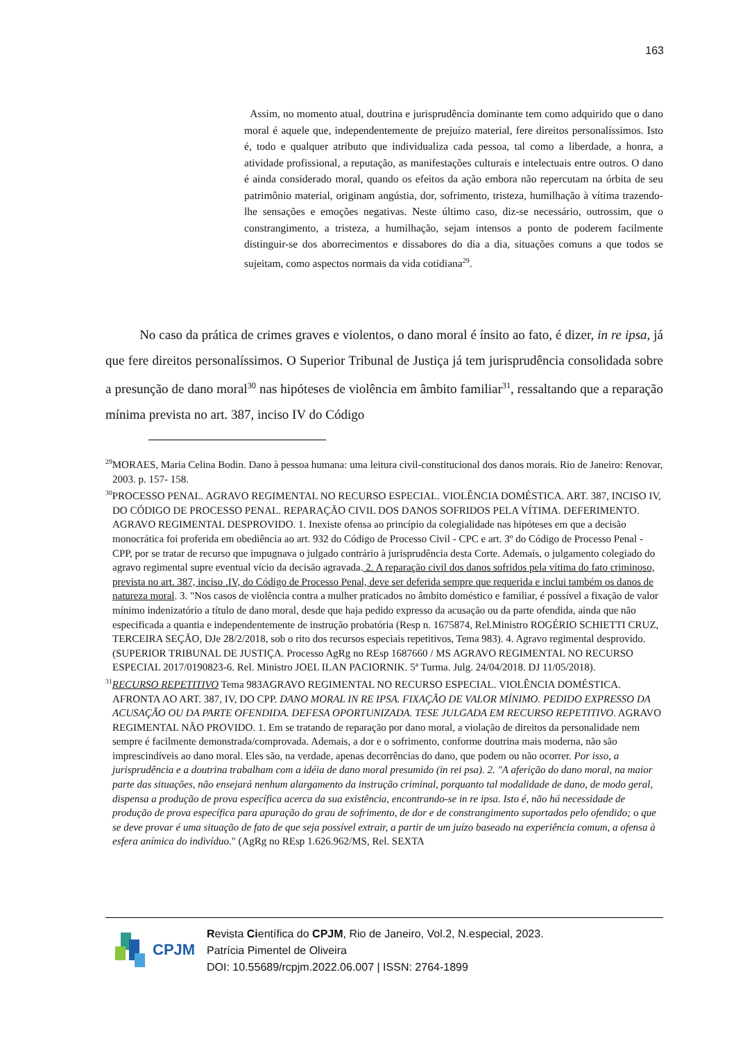163
Assim, no momento atual, doutrina e jurisprudência dominante tem como adquirido que o dano moral é aquele que, independentemente de prejuízo material, fere direitos personalíssimos. Isto é, todo e qualquer atributo que individualiza cada pessoa, tal como a liberdade, a honra, a atividade profissional, a reputação, as manifestações culturais e intelectuais entre outros. O dano é ainda considerado moral, quando os efeitos da ação embora não repercutam na órbita de seu patrimônio material, originam angústia, dor, sofrimento, tristeza, humilhação à vítima trazendo-lhe sensações e emoções negativas. Neste último caso, diz-se necessário, outrossim, que o constrangimento, a tristeza, a humilhação, sejam intensos a ponto de poderem facilmente distinguir-se dos aborrecimentos e dissabores do dia a dia, situações comuns a que todos se sujeitam, como aspectos normais da vida cotidiana<sup>29</sup>.
No caso da prática de crimes graves e violentos, o dano moral é ínsito ao fato, é dizer, in re ipsa, já que fere direitos personalíssimos. O Superior Tribunal de Justiça já tem jurisprudência consolidada sobre a presunção de dano moral<sup>30</sup> nas hipóteses de violência em âmbito familiar<sup>31</sup>, ressaltando que a reparação mínima prevista no art. 387, inciso IV do Código
<sup>29</sup> MORAES, Maria Celina Bodin. Dano à pessoa humana: uma leitura civil-constitucional dos danos morais. Rio de Janeiro: Renovar, 2003. p. 157- 158.
<sup>30</sup>PROCESSO PENAL. AGRAVO REGIMENTAL NO RECURSO ESPECIAL. VIOLÊNCIA DOMÉSTICA. ART. 387, INCISO IV, DO CÓDIGO DE PROCESSO PENAL. REPARAÇÃO CIVIL DOS DANOS SOFRIDOS PELA VÍTIMA. DEFERIMENTO. AGRAVO REGIMENTAL DESPROVIDO. 1. Inexiste ofensa ao princípio da colegialidade nas hipóteses em que a decisão monocrática foi proferida em obediência ao art. 932 do Código de Processo Civil - CPC e art. 3º do Código de Processo Penal - CPP, por se tratar de recurso que impugnava o julgado contrário à jurisprudência desta Corte. Ademais, o julgamento colegiado do agravo regimental supre eventual vício da decisão agravada. 2. A reparação civil dos danos sofridos pela vítima do fato criminoso, prevista no art. 387, inciso .IV, do Código de Processo Penal, deve ser deferida sempre que requerida e inclui também os danos de natureza moral. 3. "Nos casos de violência contra a mulher praticados no âmbito doméstico e familiar, é possível a fixação de valor mínimo indenizatório a título de dano moral, desde que haja pedido expresso da acusação ou da parte ofendida, ainda que não especificada a quantia e independentemente de instrução probatória (Resp n. 1675874, Rel.Ministro ROGÉRIO SCHIETTI CRUZ, TERCEIRA SEÇÃO, DJe 28/2/2018, sob o rito dos recursos especiais repetitivos, Tema 983). 4. Agravo regimental desprovido.(SUPERIOR TRIBUNAL DE JUSTIÇA. Processo AgRg no REsp 1687660 / MS AGRAVO REGIMENTAL NO RECURSO ESPECIAL 2017/0190823-6. Rel. Ministro JOEL ILAN PACIORNIK. 5ª Turma. Julg. 24/04/2018. DJ 11/05/2018).
<sup>31</sup> RECURSO REPETITIVO Tema 983AGRAVO REGIMENTAL NO RECURSO ESPECIAL. VIOLÊNCIA DOMÉSTICA. AFRONTA AO ART. 387, IV, DO CPP. DANO MORAL IN RE IPSA. FIXAÇÃO DE VALOR MÍNIMO. PEDIDO EXPRESSO DA ACUSAÇÃO OU DA PARTE OFENDIDA. DEFESA OPORTUNIZADA. TESE JULGADA EM RECURSO REPETITIVO. AGRAVO REGIMENTAL NÃO PROVIDO. 1. Em se tratando de reparação por dano moral, a violação de direitos da personalidade nem sempre é facilmente demonstrada/comprovada. Ademais, a dor e o sofrimento, conforme doutrina mais moderna, não são imprescindíveis ao dano moral. Eles são, na verdade, apenas decorrências do dano, que podem ou não ocorrer. Por isso, a jurisprudência e a doutrina trabalham com a idéia de dano moral presumido (in rei psa). 2. "A aferição do dano moral, na maior parte das situações, não ensejará nenhum alargamento da instrução criminal, porquanto tal modalidade de dano, de modo geral, dispensa a produção de prova específica acerca da sua existência, encontrando-se in re ipsa. Isto é, não há necessidade de produção de prova específica para apuração do grau de sofrimento, de dor e de constrangimento suportados pelo ofendido; o que se deve provar é uma situação de fato de que seja possível extrair, a partir de um juízo baseado na experiência comum, a ofensa à esfera anímica do indivíduo." (AgRg no REsp 1.626.962/MS, Rel. SEXTA
CPJM
Revista Científica do CPJM, Rio de Janeiro, Vol.2, N.especial, 2023.
Patrícia Pimentel de Oliveira
DOI: 10.55689/rcpjm.2022.06.007 | ISSN: 2764-1899